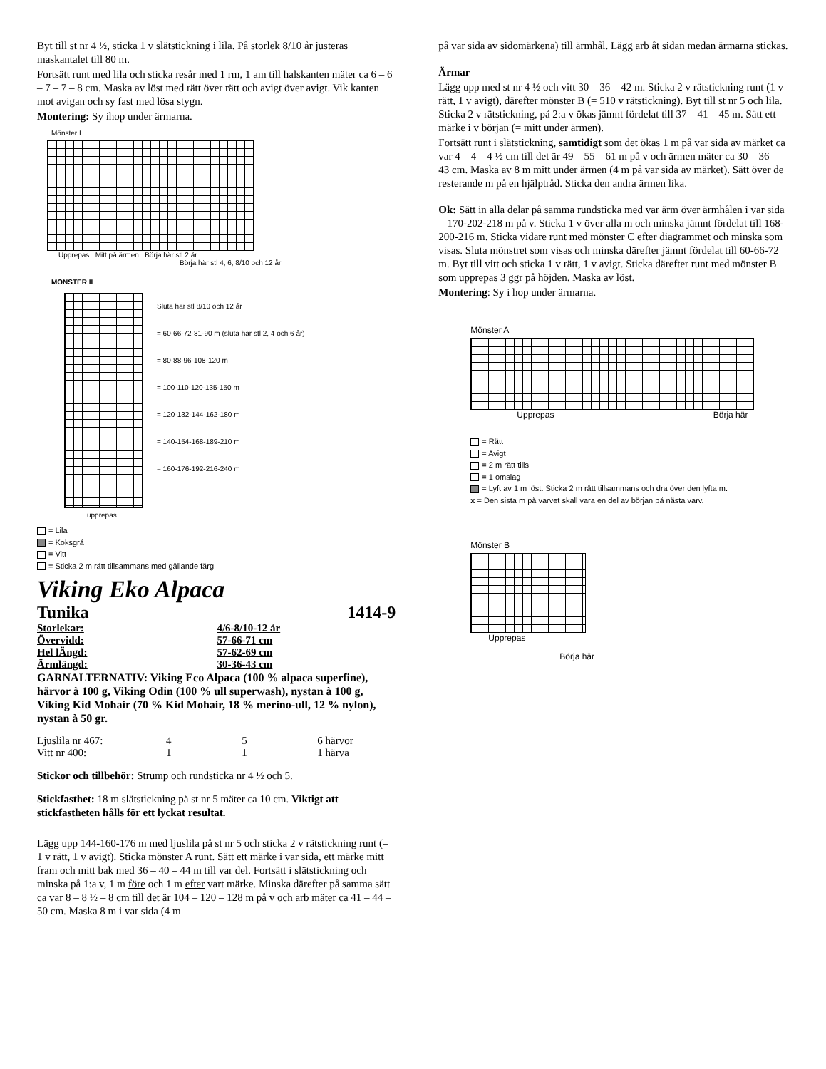Byt till st nr 4 ½, sticka 1 v slätstickning i lila. På storlek 8/10 år justeras maskantalet till 80 m.
Fortsätt runt med lila och sticka resår med 1 rm, 1 am till halskanten mäter ca 6 – 6 – 7 – 7 – 8 cm. Maska av löst med rätt över rätt och avigt över avigt. Vik kanten mot avigan och sy fast med lösa stygn.
Montering: Sy ihop under ärmarna.
Mönster I
Upprepas Mitt på ärmen Börja här stl 2 år
Börja här stl 4, 6, 8/10 och 12 år
MONSTER II
Sluta här stl 8/10 och 12 år
= 60-66-72-81-90 m (sluta här stl 2, 4 och 6 år)
= 80-88-96-108-120 m
= 100-110-120-135-150 m
= 120-132-144-162-180 m
= 140-154-168-189-210 m
= 160-176-192-216-240 m
upprepas
= Lila
= Koksgrå
= Vitt
= Sticka 2 m rätt tillsammans med gällande färg
Viking Eko Alpaca
Tunika 1414-9
| Storlekar: | 4/6-8/10-12 år |
| Övervidd: | 57-66-71 cm |
| Hel lÄngd: | 57-62-69 cm |
| Ärmlängd: | 30-36-43 cm |
GARNALTERNATIV: Viking Eco Alpaca (100 % alpaca superfine), härvor à 100 g, Viking Odin (100 % ull superwash), nystan à 100 g, Viking Kid Mohair (70 % Kid Mohair, 18 % merino-ull, 12 % nylon), nystan à 50 gr.
| Ljuslila nr 467: | 4 | 5 | 6 härvor |
| Vitt nr 400: | 1 | 1 | 1 härva |
Stickor och tillbehör: Strump och rundsticka nr 4 ½ och 5.
Stickfasthet: 18 m slätstickning på st nr 5 mäter ca 10 cm. Viktigt att stickfastheten hålls för ett lyckat resultat.
Lägg upp 144-160-176 m med ljuslila på st nr 5 och sticka 2 v rätstickning runt (= 1 v rätt, 1 v avigt). Sticka mönster A runt. Sätt ett märke i var sida, ett märke mitt fram och mitt bak med 36 – 40 – 44 m till var del. Fortsätt i slätstickning och minska på 1:a v, 1 m före och 1 m efter vart märke. Minska därefter på samma sätt ca var 8 – 8 ½ – 8 cm till det är 104 – 120 – 128 m på v och arb mäter ca 41 – 44 – 50 cm. Maska 8 m i var sida (4 m
på var sida av sidomärkena) till ärmhål. Lägg arb åt sidan medan ärmarna stickas.
Ärmar
Lägg upp med st nr 4 ½ och vitt 30 – 36 – 42 m. Sticka 2 v rätstickning runt (1 v rätt, 1 v avigt), därefter mönster B (= 510 v rätstickning). Byt till st nr 5 och lila. Sticka 2 v rätstickning, på 2:a v ökas jämnt fördelat till 37 – 41 – 45 m. Sätt ett märke i v början (= mitt under ärmen).
Fortsätt runt i slätstickning, samtidigt som det ökas 1 m på var sida av märket ca var 4 – 4 – 4 ½ cm till det är 49 – 55 – 61 m på v och ärmen mäter ca 30 – 36 – 43 cm. Maska av 8 m mitt under ärmen (4 m på var sida av märket). Sätt över de resterande m på en hjälptråd. Sticka den andra ärmen lika.
Ok: Sätt in alla delar på samma rundsticka med var ärm över ärmhålen i var sida = 170-202-218 m på v. Sticka 1 v över alla m och minska jämnt fördelat till 168-200-216 m. Sticka vidare runt med mönster C efter diagrammet och minska som visas. Sluta mönstret som visas och minska därefter jämnt fördelat till 60-66-72 m. Byt till vitt och sticka 1 v rätt, 1 v avigt. Sticka därefter runt med mönster B som upprepas 3 ggr på höjden. Maska av löst.
Montering: Sy i hop under ärmarna.
Mönster A
Upprepas Börja här
= Rätt
= Avigt
= 2 m rätt tills
= 1 omslag
= Lyft av 1 m löst. Sticka 2 m rätt tillsammans och dra över den lyfta m.
x = Den sista m på varvet skall vara en del av början på nästa varv.
Mönster B
Upprepas
Börja här